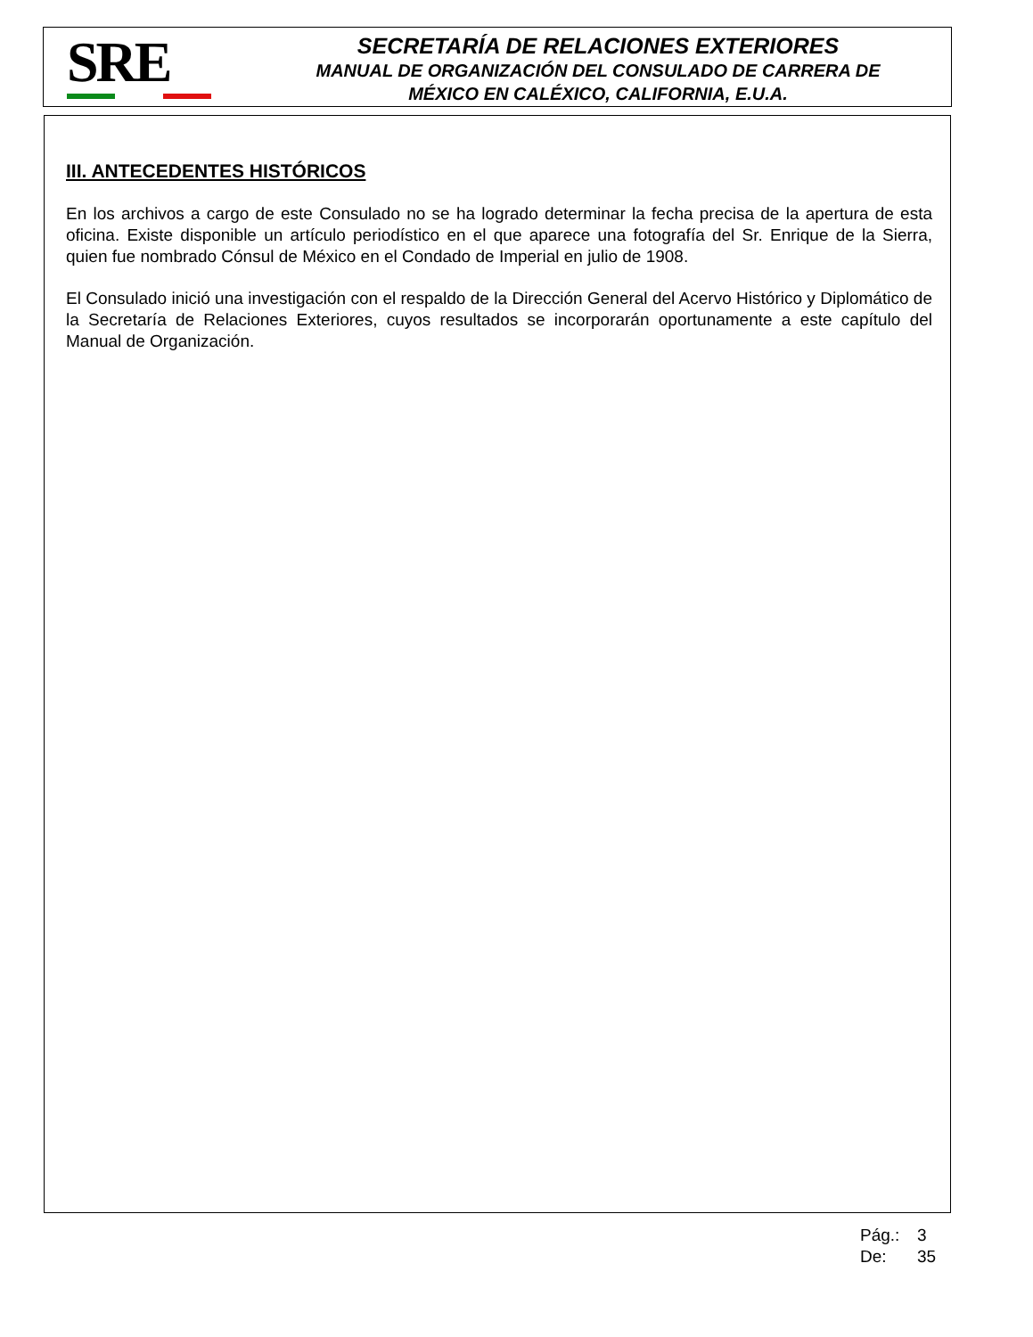SRE
SECRETARÍA DE RELACIONES EXTERIORES
MANUAL DE ORGANIZACIÓN DEL CONSULADO DE CARRERA DE
MÉXICO EN CALÉXICO, CALIFORNIA, E.U.A.
III. ANTECEDENTES HISTÓRICOS
En los archivos a cargo de este Consulado no se ha logrado determinar la fecha precisa de la apertura de esta oficina. Existe disponible un artículo periodístico en el que aparece una fotografía del Sr. Enrique de la Sierra, quien fue nombrado Cónsul de México en el Condado de Imperial en julio de 1908.
El Consulado inició una investigación con el respaldo de la Dirección General del Acervo Histórico y Diplomático de la Secretaría de Relaciones Exteriores, cuyos resultados se incorporarán oportunamente a este capítulo del Manual de Organización.
Pág.: 3
De: 35